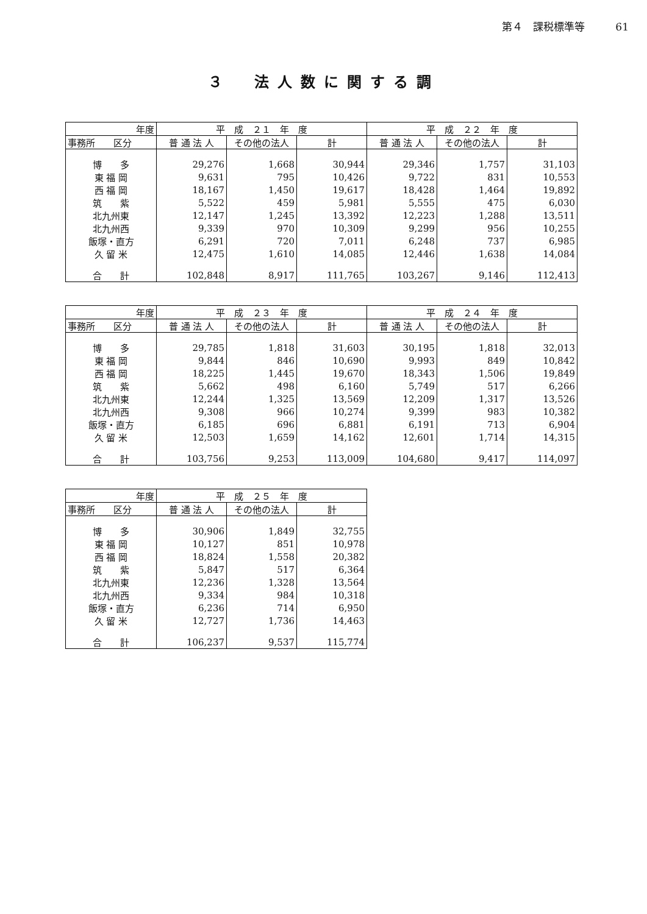第４　課税標準等 61
３　法人数に関する調
| 年度 | 平 成 ２１ 年 度 | | | 平 成 ２２ 年 度 | | |
| --- | --- | --- | --- | --- | --- | --- |
| 事務所 区分 | 普 通 法 人 | その他の法人 | 計 | 普 通 法 人 | その他の法人 | 計 |
| 博 多 | 29,276 | 1,668 | 30,944 | 29,346 | 1,757 | 31,103 |
| 東 福 岡 | 9,631 | 795 | 10,426 | 9,722 | 831 | 10,553 |
| 西 福 岡 | 18,167 | 1,450 | 19,617 | 18,428 | 1,464 | 19,892 |
| 筑 紫 | 5,522 | 459 | 5,981 | 5,555 | 475 | 6,030 |
| 北九州東 | 12,147 | 1,245 | 13,392 | 12,223 | 1,288 | 13,511 |
| 北九州西 | 9,339 | 970 | 10,309 | 9,299 | 956 | 10,255 |
| 飯塚・直方 | 6,291 | 720 | 7,011 | 6,248 | 737 | 6,985 |
| 久 留 米 | 12,475 | 1,610 | 14,085 | 12,446 | 1,638 | 14,084 |
| 合 計 | 102,848 | 8,917 | 111,765 | 103,267 | 9,146 | 112,413 |
| 年度 | 平 成 ２３ 年 度 | | | 平 成 ２４ 年 度 | | |
| --- | --- | --- | --- | --- | --- | --- |
| 事務所 区分 | 普 通 法 人 | その他の法人 | 計 | 普 通 法 人 | その他の法人 | 計 |
| 博 多 | 29,785 | 1,818 | 31,603 | 30,195 | 1,818 | 32,013 |
| 東 福 岡 | 9,844 | 846 | 10,690 | 9,993 | 849 | 10,842 |
| 西 福 岡 | 18,225 | 1,445 | 19,670 | 18,343 | 1,506 | 19,849 |
| 筑 紫 | 5,662 | 498 | 6,160 | 5,749 | 517 | 6,266 |
| 北九州東 | 12,244 | 1,325 | 13,569 | 12,209 | 1,317 | 13,526 |
| 北九州西 | 9,308 | 966 | 10,274 | 9,399 | 983 | 10,382 |
| 飯塚・直方 | 6,185 | 696 | 6,881 | 6,191 | 713 | 6,904 |
| 久 留 米 | 12,503 | 1,659 | 14,162 | 12,601 | 1,714 | 14,315 |
| 合 計 | 103,756 | 9,253 | 113,009 | 104,680 | 9,417 | 114,097 |
| 年度 | 平 成 ２５ 年 度 | | |
| --- | --- | --- | --- |
| 事務所 区分 | 普 通 法 人 | その他の法人 | 計 |
| 博 多 | 30,906 | 1,849 | 32,755 |
| 東 福 岡 | 10,127 | 851 | 10,978 |
| 西 福 岡 | 18,824 | 1,558 | 20,382 |
| 筑 紫 | 5,847 | 517 | 6,364 |
| 北九州東 | 12,236 | 1,328 | 13,564 |
| 北九州西 | 9,334 | 984 | 10,318 |
| 飯塚・直方 | 6,236 | 714 | 6,950 |
| 久 留 米 | 12,727 | 1,736 | 14,463 |
| 合 計 | 106,237 | 9,537 | 115,774 |